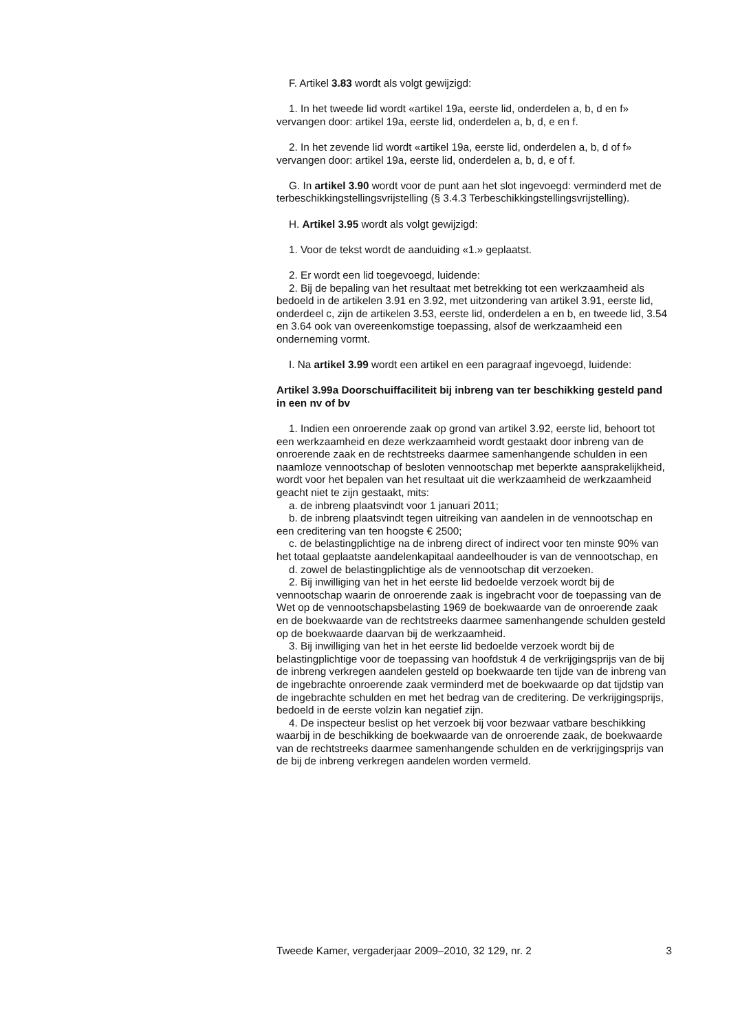F. Artikel 3.83 wordt als volgt gewijzigd:
1. In het tweede lid wordt «artikel 19a, eerste lid, onderdelen a, b, d en f» vervangen door: artikel 19a, eerste lid, onderdelen a, b, d, e en f.
2. In het zevende lid wordt «artikel 19a, eerste lid, onderdelen a, b, d of f» vervangen door: artikel 19a, eerste lid, onderdelen a, b, d, e of f.
G. In artikel 3.90 wordt voor de punt aan het slot ingevoegd: verminderd met de terbeschikkingstellingsvrijstelling (§ 3.4.3 Terbeschikkingstellingsvrijstelling).
H. Artikel 3.95 wordt als volgt gewijzigd:
1. Voor de tekst wordt de aanduiding «1.» geplaatst.
2. Er wordt een lid toegevoegd, luidende:
2. Bij de bepaling van het resultaat met betrekking tot een werkzaamheid als bedoeld in de artikelen 3.91 en 3.92, met uitzondering van artikel 3.91, eerste lid, onderdeel c, zijn de artikelen 3.53, eerste lid, onderdelen a en b, en tweede lid, 3.54 en 3.64 ook van overeenkomstige toepassing, alsof de werkzaamheid een onderneming vormt.
I. Na artikel 3.99 wordt een artikel en een paragraaf ingevoegd, luidende:
Artikel 3.99a Doorschuiffaciliteit bij inbreng van ter beschikking gesteld pand in een nv of bv
1. Indien een onroerende zaak op grond van artikel 3.92, eerste lid, behoort tot een werkzaamheid en deze werkzaamheid wordt gestaakt door inbreng van de onroerende zaak en de rechtstreeks daarmee samenhangende schulden in een naamloze vennootschap of besloten vennootschap met beperkte aansprakelijkheid, wordt voor het bepalen van het resultaat uit die werkzaamheid de werkzaamheid geacht niet te zijn gestaakt, mits:
a. de inbreng plaatsvindt voor 1 januari 2011;
b. de inbreng plaatsvindt tegen uitreiking van aandelen in de vennootschap en een creditering van ten hoogste € 2500;
c. de belastingplichtige na de inbreng direct of indirect voor ten minste 90% van het totaal geplaatste aandelenkapitaal aandeelhouder is van de vennootschap, en
d. zowel de belastingplichtige als de vennootschap dit verzoeken.
2. Bij inwilliging van het in het eerste lid bedoelde verzoek wordt bij de vennootschap waarin de onroerende zaak is ingebracht voor de toepassing van de Wet op de vennootschapsbelasting 1969 de boekwaarde van de onroerende zaak en de boekwaarde van de rechtstreeks daarmee samenhangende schulden gesteld op de boekwaarde daarvan bij de werkzaamheid.
3. Bij inwilliging van het in het eerste lid bedoelde verzoek wordt bij de belastingplichtige voor de toepassing van hoofdstuk 4 de verkrijgingsprijs van de bij de inbreng verkregen aandelen gesteld op boekwaarde ten tijde van de inbreng van de ingebrachte onroerende zaak verminderd met de boekwaarde op dat tijdstip van de ingebrachte schulden en met het bedrag van de creditering. De verkrijgingsprijs, bedoeld in de eerste volzin kan negatief zijn.
4. De inspecteur beslist op het verzoek bij voor bezwaar vatbare beschikking waarbij in de beschikking de boekwaarde van de onroerende zaak, de boekwaarde van de rechtstreeks daarmee samenhangende schulden en de verkrijgingsprijs van de bij de inbreng verkregen aandelen worden vermeld.
Tweede Kamer, vergaderjaar 2009–2010, 32 129, nr. 2 3